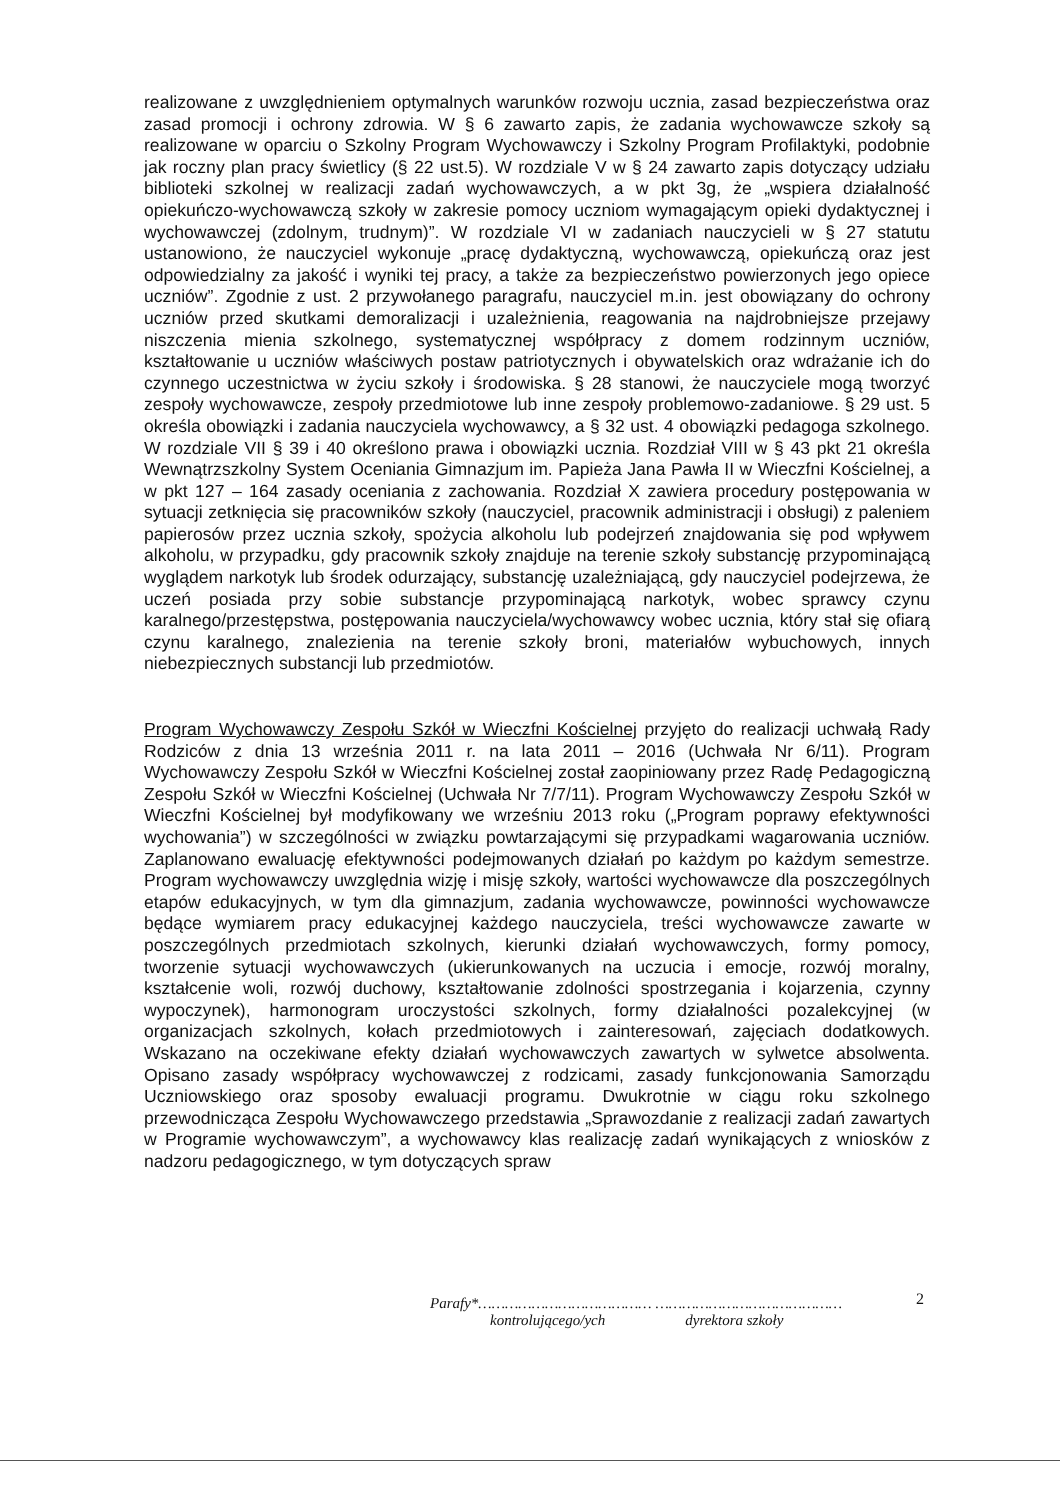realizowane z uwzględnieniem optymalnych warunków rozwoju ucznia, zasad bezpieczeństwa oraz zasad promocji i ochrony zdrowia. W § 6 zawarto zapis, że zadania wychowawcze szkoły są realizowane w oparciu o Szkolny Program Wychowawczy i Szkolny Program Profilaktyki, podobnie jak roczny plan pracy świetlicy (§ 22 ust.5). W rozdziale V w § 24 zawarto zapis dotyczący udziału biblioteki szkolnej w realizacji zadań wychowawczych, a w pkt 3g, że „wspiera działalność opiekuńczo-wychowawczą szkoły w zakresie pomocy uczniom wymagającym opieki dydaktycznej i wychowawczej (zdolnym, trudnym)”. W rozdziale VI w zadaniach nauczycieli w § 27 statutu ustanowiono, że nauczyciel wykonuje „pracę dydaktyczną, wychowawczą, opiekuńczą oraz jest odpowiedzialny za jakość i wyniki tej pracy, a także za bezpieczeństwo powierzonych jego opiece uczniów”. Zgodnie z ust. 2 przywołanego paragrafu, nauczyciel m.in. jest obowiązany do ochrony uczniów przed skutkami demoralizacji i uzależnienia, reagowania na najdrobniejsze przejawy niszczenia mienia szkolnego, systematycznej współpracy z domem rodzinnym uczniów, kształtowanie u uczniów właściwych postaw patriotycznych i obywatelskich oraz wdrażanie ich do czynnego uczestnictwa w życiu szkoły i środowiska. § 28 stanowi, że nauczyciele mogą tworzyć zespoły wychowawcze, zespoły przedmiotowe lub inne zespoły problemowo-zadaniowe. § 29 ust. 5 określa obowiązki i zadania nauczyciela wychowawcy, a § 32 ust. 4 obowiązki pedagoga szkolnego. W rozdziale VII § 39 i 40 określono prawa i obowiązki ucznia. Rozdział VIII w § 43 pkt 21 określa Wewnątrzszkolny System Oceniania Gimnazjum im. Papieża Jana Pawła II w Wieczfni Kościelnej, a w pkt 127 – 164 zasady oceniania z zachowania. Rozdział X zawiera procedury postępowania w sytuacji zetknięcia się pracowników szkoły (nauczyciel, pracownik administracji i obsługi) z paleniem papierosów przez ucznia szkoły, spożycia alkoholu lub podejrzeń znajdowania się pod wpływem alkoholu, w przypadku, gdy pracownik szkoły znajduje na terenie szkoły substancję przypominającą wyglądem narkotyk lub środek odurzający, substancję uzależniającą, gdy nauczyciel podejrzewa, że uczeń posiada przy sobie substancje przypominającą narkotyk, wobec sprawcy czynu karalnego/przestępstwa, postępowania nauczyciela/wychowawcy wobec ucznia, który stał się ofiarą czynu karalnego, znalezienia na terenie szkoły broni, materiałów wybuchowych, innych niebezpiecznych substancji lub przedmiotów.
Program Wychowawczy Zespołu Szkół w Wieczfni Kościelnej przyjęto do realizacji uchwałą Rady Rodziców z dnia 13 września 2011 r. na lata 2011 – 2016 (Uchwała Nr 6/11). Program Wychowawczy Zespołu Szkół w Wieczfni Kościelnej został zaopiniowany przez Radę Pedagogiczną Zespołu Szkół w Wieczfni Kościelnej (Uchwała Nr 7/7/11). Program Wychowawczy Zespołu Szkół w Wieczfni Kościelnej był modyfikowany we wrześniu 2013 roku („Program poprawy efektywności wychowania”) w szczególności w związku powtarzającymi się przypadkami wagarowania uczniów. Zaplanowano ewaluację efektywności podejmowanych działań po każdym po każdym semestrze. Program wychowawczy uwzględnia wizję i misję szkoły, wartości wychowawcze dla poszczególnych etapów edukacyjnych, w tym dla gimnazjum, zadania wychowawcze, powinności wychowawcze będące wymiarem pracy edukacyjnej każdego nauczyciela, treści wychowawcze zawarte w poszczególnych przedmiotach szkolnych, kierunki działań wychowawczych, formy pomocy, tworzenie sytuacji wychowawczych (ukierunkowanych na uczucia i emocje, rozwój moralny, kształcenie woli, rozwój duchowy, kształtowanie zdolności spostrzegania i kojarzenia, czynny wypoczynek), harmonogram uroczystości szkolnych, formy działalności pozalekcyjnej (w organizacjach szkolnych, kołach przedmiotowych i zainteresowań, zajęciach dodatkowych. Wskazano na oczekiwane efekty działań wychowawczych zawartych w sylwetce absolwenta. Opisano zasady współpracy wychowawczej z rodzicami, zasady funkcjonowania Samorządu Uczniowskiego oraz sposoby ewaluacji programu. Dwukrotnie w ciągu roku szkolnego przewodnicząca Zespołu Wychowawczego przedstawia „Sprawozdanie z realizacji zadań zawartych w Programie wychowawczym”, a wychowawcy klas realizację zadań wynikających z wniosków z nadzoru pedagogicznego, w tym dotyczących spraw
2
Parafy*………………………………… ……………………………………
kontrolującego/ych dyrektora szkoły